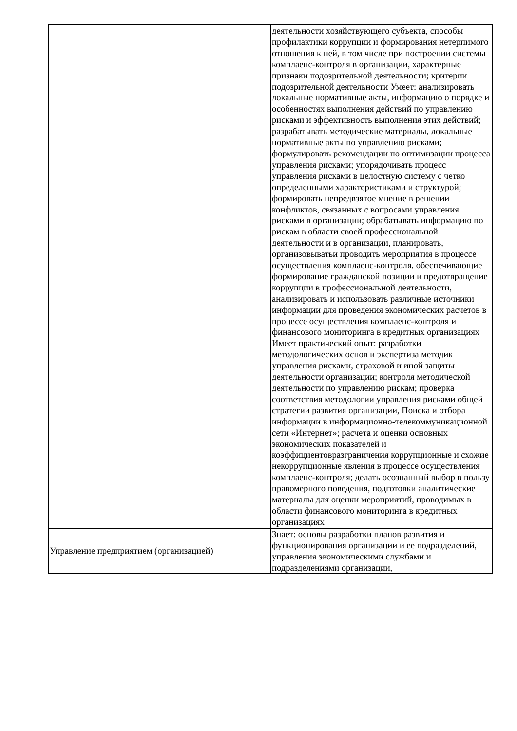| | деятельности хозяйствующего субъекта, способы профилактики коррупции и формирования нетерпимого отношения к ней, в том числе при построении системы комплаенс-контроля в организации, характерные признаки подозрительной деятельности; критерии подозрительной деятельности Умеет: анализировать локальные нормативные акты, информацию о порядке и особенностях выполнения действий по управлению рисками и эффективность выполнения этих действий; разрабатывать методические материалы, локальные нормативные акты по управлению рисками; формулировать рекомендации по оптимизации процесса управления рисками; упорядочивать процесс управления рисками в целостную систему с четко определенными характеристиками и структурой; формировать непредвзятое мнение в решении конфликтов, связанных с вопросами управления рисками в организации; обрабатывать информацию по рискам в области своей профессиональной деятельности и в организации, планировать, организовыватьи проводить мероприятия в процессе осуществления комплаенс-контроля, обеспечивающие формирование гражданской позиции и предотвращение коррупции в профессиональной деятельности, анализировать и использовать различные источники информации для проведения экономических расчетов в процессе осуществления комплаенс-контроля и финансового мониторинга в кредитных организациях Имеет практический опыт: разработки методологических основ и экспертиза методик управления рисками, страховой и иной защиты деятельности организации; контроля методической деятельности по управлению рискам; проверка соответствия методологии управления рисками общей стратегии развития организации, Поиска и отбора информации в информационно-телекоммуникационной сети «Интернет»; расчета и оценки основных экономических показателей и коэффициентовразграничения коррупционные и схожие некоррупционные явления в процессе осуществления комплаенс-контроля; делать осознанный выбор в пользу правомерного поведения, подготовки аналитические материалы для оценки мероприятий, проводимых в области финансового мониторинга в кредитных организациях |
| Управление предприятием (организацией) | Знает: основы разработки планов развития и функционирования организации и ее подразделений, управления экономическими службами и подразделениями организации, |